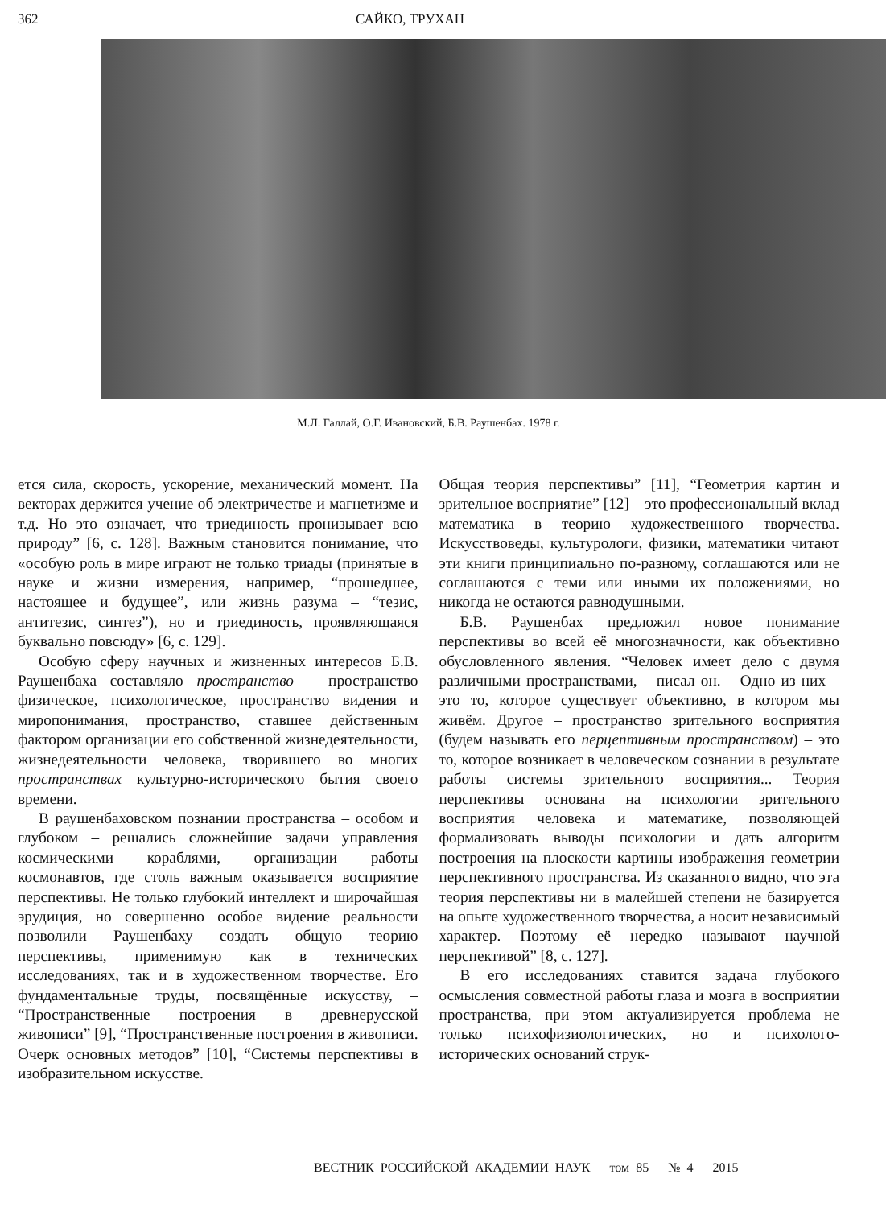362 САЙКО, ТРУХАН
М.Л. Галлай, О.Г. Ивановский, Б.В. Раушенбах. 1978 г.
ется сила, скорость, ускорение, механический момент. На векторах держится учение об электричестве и магнетизме и т.д. Но это означает, что триединость пронизывает всю природу” [6, с. 128]. Важным становится понимание, что «особую роль в мире играют не только триады (принятые в науке и жизни измерения, например, “прошедшее, настоящее и будущее”, или жизнь разума – “тезис, антитезис, синтез”), но и триединость, проявляющаяся буквально повсюду» [6, с. 129].
Особую сферу научных и жизненных интересов Б.В. Раушенбаха составляло пространство – пространство физическое, психологическое, пространство видения и миропонимания, пространство, ставшее действенным фактором организации его собственной жизнедеятельности, жизнедеятельности человека, творившего во многих пространствах культурно-исторического бытия своего времени.
В раушенбаховском познании пространства – особом и глубоком – решались сложнейшие задачи управления космическими кораблями, организации работы космонавтов, где столь важным оказывается восприятие перспективы. Не только глубокий интеллект и широчайшая эрудиция, но совершенно особое видение реальности позволили Раушенбаху создать общую теорию перспективы, применимую как в технических исследованиях, так и в художественном творчестве. Его фундаментальные труды, посвящённые искусству, – “Пространственные построения в древнерусской живописи” [9], “Пространственные построения в живописи. Очерк основных методов” [10], “Системы перспективы в изобразительном искусстве.
Общая теория перспективы” [11], “Геометрия картин и зрительное восприятие” [12] – это профессиональный вклад математика в теорию художественного творчества. Искусствоведы, культурологи, физики, математики читают эти книги принципиально по-разному, соглашаются или не соглашаются с теми или иными их положениями, но никогда не остаются равнодушными.
Б.В. Раушенбах предложил новое понимание перспективы во всей её многозначности, как объективно обусловленного явления. “Человек имеет дело с двумя различными пространствами, – писал он. – Одно из них – это то, которое существует объективно, в котором мы живём. Другое – пространство зрительного восприятия (будем называть его перцептивным пространством) – это то, которое возникает в человеческом сознании в результате работы системы зрительного восприятия... Теория перспективы основана на психологии зрительного восприятия человека и математике, позволяющей формализовать выводы психологии и дать алгоритм построения на плоскости картины изображения геометрии перспективного пространства. Из сказанного видно, что эта теория перспективы ни в малейшей степени не базируется на опыте художественного творчества, а носит независимый характер. Поэтому её нередко называют научной перспективой” [8, с. 127].
В его исследованиях ставится задача глубокого осмысления совместной работы глаза и мозга в восприятии пространства, при этом актуализируется проблема не только психофизиологических, но и психолого-исторических оснований струк-
ВЕСТНИК РОССИЙСКОЙ АКАДЕМИИ НАУК том 85 № 4 2015